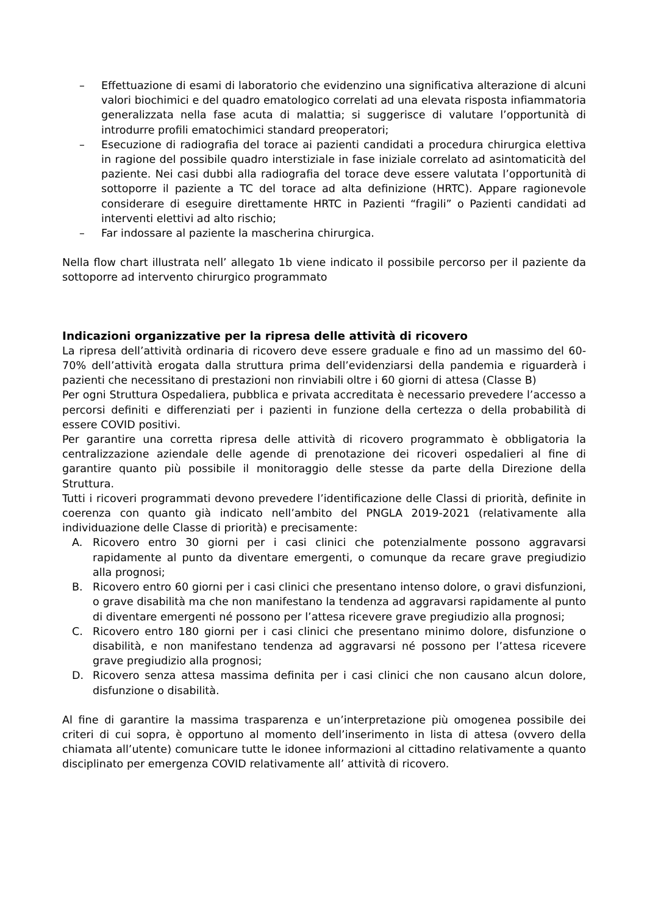– Effettuazione di esami di laboratorio che evidenzino una significativa alterazione di alcuni valori biochimici e del quadro ematologico correlati ad una elevata risposta infiammatoria generalizzata nella fase acuta di malattia; si suggerisce di valutare l’opportunità di introdurre profili ematochimici standard preoperatori;
– Esecuzione di radiografia del torace ai pazienti candidati a procedura chirurgica elettiva in ragione del possibile quadro interstiziale in fase iniziale correlato ad asintomaticità del paziente. Nei casi dubbi alla radiografia del torace deve essere valutata l’opportunità di sottoporre il paziente a TC del torace ad alta definizione (HRTC). Appare ragionevole considerare di eseguire direttamente HRTC in Pazienti “fragili” o Pazienti candidati ad interventi elettivi ad alto rischio;
– Far indossare al paziente la mascherina chirurgica.
Nella flow chart illustrata nell’ allegato 1b viene indicato il possibile percorso per il paziente da sottoporre ad intervento chirurgico programmato
Indicazioni organizzative per la ripresa delle attività di ricovero
La ripresa dell’attività ordinaria di ricovero deve essere graduale e fino ad un massimo del 60-70% dell’attività erogata dalla struttura prima dell’evidenziarsi della pandemia e riguarderà i pazienti che necessitano di prestazioni non rinviabili oltre i 60 giorni di attesa (Classe B)
Per ogni Struttura Ospedaliera, pubblica e privata accreditata è necessario prevedere l’accesso a percorsi definiti e differenziati per i pazienti in funzione della certezza o della probabilità di essere COVID positivi.
Per garantire una corretta ripresa delle attività di ricovero programmato è obbligatoria la centralizzazione aziendale delle agende di prenotazione dei ricoveri ospedalieri al fine di garantire quanto più possibile il monitoraggio delle stesse da parte della Direzione della Struttura.
Tutti i ricoveri programmati devono prevedere l’identificazione delle Classi di priorità, definite in coerenza con quanto già indicato nell’ambito del PNGLA 2019-2021 (relativamente alla individuazione delle Classe di priorità) e precisamente:
A. Ricovero entro 30 giorni per i casi clinici che potenzialmente possono aggravarsi rapidamente al punto da diventare emergenti, o comunque da recare grave pregiudizio alla prognosi;
B. Ricovero entro 60 giorni per i casi clinici che presentano intenso dolore, o gravi disfunzioni, o grave disabilità ma che non manifestano la tendenza ad aggravarsi rapidamente al punto di diventare emergenti né possono per l’attesa ricevere grave pregiudizio alla prognosi;
C. Ricovero entro 180 giorni per i casi clinici che presentano minimo dolore, disfunzione o disabilità, e non manifestano tendenza ad aggravarsi né possono per l’attesa ricevere grave pregiudizio alla prognosi;
D. Ricovero senza attesa massima definita per i casi clinici che non causano alcun dolore, disfunzione o disabilità.
Al fine di garantire la massima trasparenza e un’interpretazione più omogenea possibile dei criteri di cui sopra, è opportuno al momento dell’inserimento in lista di attesa (ovvero della chiamata all’utente) comunicare tutte le idonee informazioni al cittadino relativamente a quanto disciplinato per emergenza COVID relativamente all’ attività di ricovero.